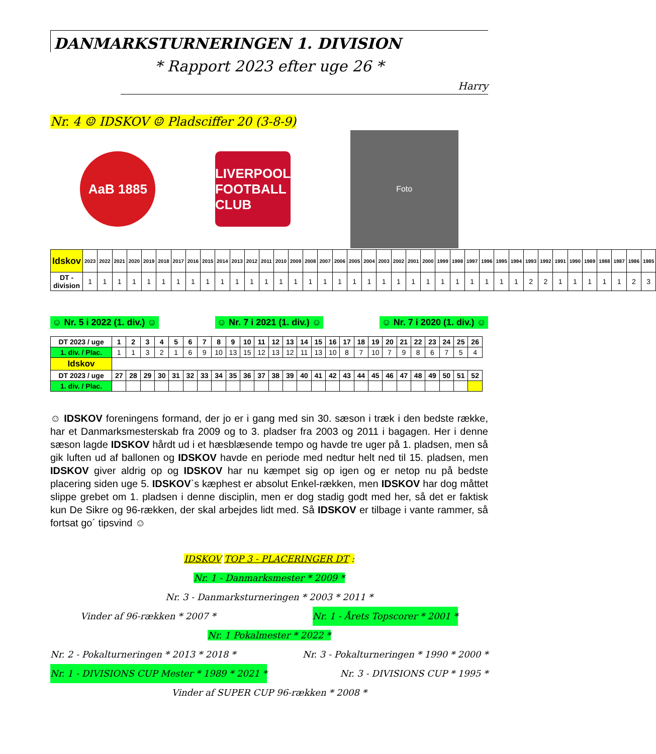DANMARKSTURNERINGEN 1. DIVISION
* Rapport 2023 efter uge 26 *
Harry
Nr. 4 ☺ IDSKOV ☺ Pladsciffer 20 (3-8-9)
AaB 1885
LIVERPOOL FOOTBALL CLUB
Foto
| Idskov | 2023 | 2022 | 2021 | 2020 | 2019 | 2018 | 2017 | 2016 | 2015 | 2014 | 2013 | 2012 | 2011 | 2010 | 2009 | 2008 | 2007 | 2006 | 2005 | 2004 | 2003 | 2002 | 2001 | 2000 | 1999 | 1998 | 1997 | 1996 | 1995 | 1994 | 1993 | 1992 | 1991 | 1990 | 1989 | 1988 | 1987 | 1986 | 1985 |
| --- | --- | --- | --- | --- | --- | --- | --- | --- | --- | --- | --- | --- | --- | --- | --- | --- | --- | --- | --- | --- | --- | --- | --- | --- | --- | --- | --- | --- | --- | --- | --- | --- | --- | --- | --- | --- | --- | --- | --- |
| DT - division | 1 | 1 | 1 | 1 | 1 | 1 | 1 | 1 | 1 | 1 | 1 | 1 | 1 | 1 | 1 | 1 | 1 | 1 | 1 | 1 | 1 | 1 | 1 | 1 | 1 | 1 | 1 | 1 | 1 | 1 | 2 | 2 | 1 | 1 | 1 | 1 | 1 | 2 | 3 |
☺ Nr. 5 i 2022 (1. div.) ☺ ☺ Nr. 7 i 2021 (1. div.) ☺ ☺ Nr. 7 i 2020 (1. div.) ☺
| DT 2023 / uge | 1 | 2 | 3 | 4 | 5 | 6 | 7 | 8 | 9 | 10 | 11 | 12 | 13 | 14 | 15 | 16 | 17 | 18 | 19 | 20 | 21 | 22 | 23 | 24 | 25 | 26 |
| --- | --- | --- | --- | --- | --- | --- | --- | --- | --- | --- | --- | --- | --- | --- | --- | --- | --- | --- | --- | --- | --- | --- | --- | --- | --- | --- |
| 1. div. / Plac. | 1 | 1 | 3 | 2 | 1 | 6 | 9 | 10 | 13 | 15 | 12 | 13 | 12 | 11 | 13 | 10 | 8 | 7 | 10 | 7 | 9 | 8 | 6 | 7 | 5 | 4 |
| Idskov | | | | | | | | | | | | | | | | | | | | | | | | | | |
| DT 2023 / uge | 27 | 28 | 29 | 30 | 31 | 32 | 33 | 34 | 35 | 36 | 37 | 38 | 39 | 40 | 41 | 42 | 43 | 44 | 45 | 46 | 47 | 48 | 49 | 50 | 51 | 52 |
| 1. div. / Plac. | | | | | | | | | | | | | | | | | | | | | | | | | | |
☺ IDSKOV foreningens formand, der jo er i gang med sin 30. sæson i træk i den bedste række, har et Danmarksmesterskab fra 2009 og to 3. pladser fra 2003 og 2011 i bagagen. Her i denne sæson lagde IDSKOV hårdt ud i et hæsblæsende tempo og havde tre uger på 1. pladsen, men så gik luften ud af ballonen og IDSKOV havde en periode med nedtur helt ned til 15. pladsen, men IDSKOV giver aldrig op og IDSKOV har nu kæmpet sig op igen og er netop nu på bedste placering siden uge 5. IDSKOV`s kæphest er absolut Enkel-rækken, men IDSKOV har dog måttet slippe grebet om 1. pladsen i denne disciplin, men er dog stadig godt med her, så det er faktisk kun De Sikre og 96-rækken, der skal arbejdes lidt med. Så IDSKOV er tilbage i vante rammer, så fortsat go´ tipsvind ☺
IDSKOV TOP 3 - PLACERINGER DT :
Nr. 1 - Danmarksmester * 2009 *
Nr. 3 - Danmarksturneringen * 2003 * 2011 *
Vinder af 96-rækken * 2007 * Nr. 1 - Årets Topscorer * 2001 *
Nr. 1 Pokalmester * 2022 *
Nr. 2 - Pokalturneringen * 2013 * 2018 * Nr. 3 - Pokalturneringen * 1990 * 2000 *
Nr. 1 - DIVISIONS CUP Mester * 1989 * 2021 * Nr. 3 - DIVISIONS CUP * 1995 *
Vinder af SUPER CUP 96-rækken * 2008 *